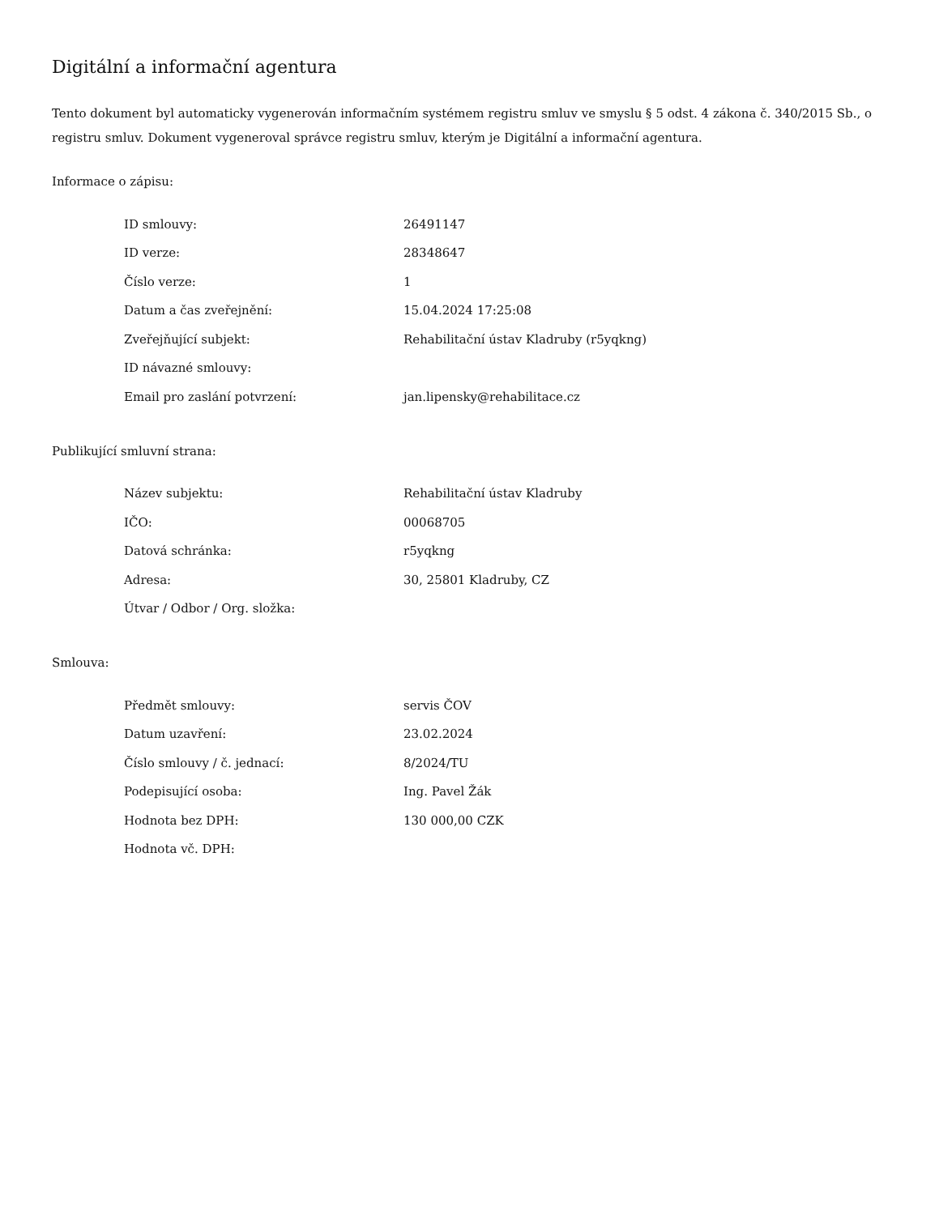Digitální a informační agentura
Tento dokument byl automaticky vygenerován informačním systémem registru smluv ve smyslu § 5 odst. 4 zákona č. 340/2015 Sb., o registru smluv. Dokument vygeneroval správce registru smluv, kterým je Digitální a informační agentura.
Informace o zápisu:
| ID smlouvy: | 26491147 |
| ID verze: | 28348647 |
| Číslo verze: | 1 |
| Datum a čas zveřejnění: | 15.04.2024 17:25:08 |
| Zveřejňující subjekt: | Rehabilitační ústav Kladruby (r5yqkng) |
| ID návazné smlouvy: | |
| Email pro zaslání potvrzení: | jan.lipensky@rehabilitace.cz |
Publikující smluvní strana:
| Název subjektu: | Rehabilitační ústav Kladruby |
| IČO: | 00068705 |
| Datová schránka: | r5yqkng |
| Adresa: | 30, 25801 Kladruby, CZ |
| Útvar / Odbor / Org. složka: | |
Smlouva:
| Předmět smlouvy: | servis ČOV |
| Datum uzavření: | 23.02.2024 |
| Číslo smlouvy / č. jednací: | 8/2024/TU |
| Podepisující osoba: | Ing. Pavel Žák |
| Hodnota bez DPH: | 130 000,00 CZK |
| Hodnota vč. DPH: | |